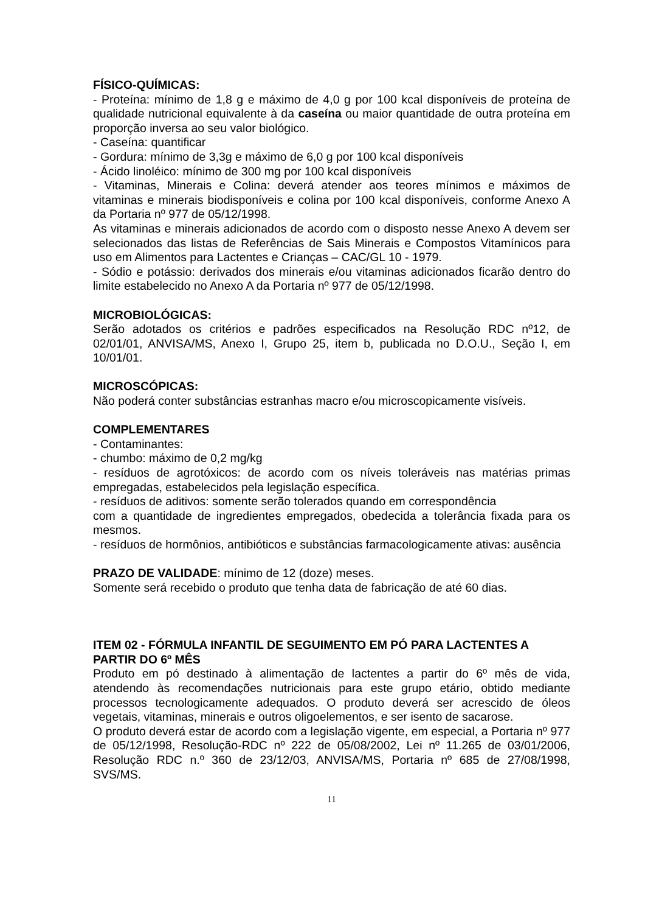FÍSICO-QUÍMICAS:
- Proteína: mínimo de 1,8 g e máximo de 4,0 g por 100 kcal disponíveis de proteína de qualidade nutricional equivalente à da caseína ou maior quantidade de outra proteína em proporção inversa ao seu valor biológico.
- Caseína: quantificar
- Gordura: mínimo de 3,3g e máximo de 6,0 g por 100 kcal disponíveis
- Ácido linoléico: mínimo de 300 mg por 100 kcal disponíveis
- Vitaminas, Minerais e Colina: deverá atender aos teores mínimos e máximos de vitaminas e minerais biodisponíveis e colina por 100 kcal disponíveis, conforme Anexo A da Portaria nº 977 de 05/12/1998.
As vitaminas e minerais adicionados de acordo com o disposto nesse Anexo A devem ser selecionados das listas de Referências de Sais Minerais e Compostos Vitamínicos para uso em Alimentos para Lactentes e Crianças – CAC/GL 10 - 1979.
- Sódio e potássio: derivados dos minerais e/ou vitaminas adicionados ficarão dentro do limite estabelecido no Anexo A da Portaria nº 977 de 05/12/1998.
MICROBIOLÓGICAS:
Serão adotados os critérios e padrões especificados na Resolução RDC nº12, de 02/01/01, ANVISA/MS, Anexo I, Grupo 25, item b, publicada no D.O.U., Seção I, em 10/01/01.
MICROSCÓPICAS:
Não poderá conter substâncias estranhas macro e/ou microscopicamente visíveis.
COMPLEMENTARES
- Contaminantes:
- chumbo: máximo de 0,2 mg/kg
- resíduos de agrotóxicos: de acordo com os níveis toleráveis nas matérias primas empregadas, estabelecidos pela legislação específica.
- resíduos de aditivos: somente serão tolerados quando em correspondência
com a quantidade de ingredientes empregados, obedecida a tolerância fixada para os mesmos.
- resíduos de hormônios, antibióticos e substâncias farmacologicamente ativas: ausência
PRAZO DE VALIDADE: mínimo de 12 (doze) meses.
Somente será recebido o produto que tenha data de fabricação de até 60 dias.
ITEM 02 - FÓRMULA INFANTIL DE SEGUIMENTO EM PÓ PARA LACTENTES A PARTIR DO 6º MÊS
Produto em pó destinado à alimentação de lactentes a partir do 6º mês de vida, atendendo às recomendações nutricionais para este grupo etário, obtido mediante processos tecnologicamente adequados. O produto deverá ser acrescido de óleos vegetais, vitaminas, minerais e outros oligoelementos, e ser isento de sacarose.
O produto deverá estar de acordo com a legislação vigente, em especial, a Portaria nº 977 de 05/12/1998, Resolução-RDC nº 222 de 05/08/2002, Lei nº 11.265 de 03/01/2006, Resolução RDC n.º 360 de 23/12/03, ANVISA/MS, Portaria nº 685 de 27/08/1998, SVS/MS.
11